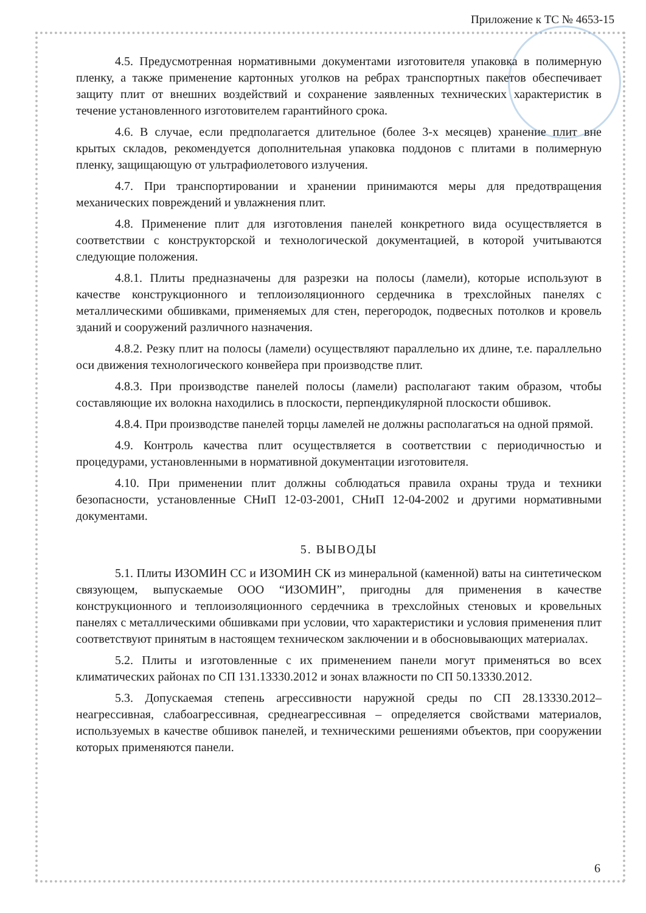Приложение к ТС № 4653-15
4.5. Предусмотренная нормативными документами изготовителя упаковка в полимерную пленку, а также применение картонных уголков на ребрах транспортных пакетов обеспечивает защиту плит от внешних воздействий и сохранение заявленных технических характеристик в течение установленного изготовителем гарантийного срока.
4.6. В случае, если предполагается длительное (более 3-х месяцев) хранение плит вне крытых складов, рекомендуется дополнительная упаковка поддонов с плитами в полимерную пленку, защищающую от ультрафиолетового излучения.
4.7. При транспортировании и хранении принимаются меры для предотвращения механических повреждений и увлажнения плит.
4.8. Применение плит для изготовления панелей конкретного вида осуществляется в соответствии с конструкторской и технологической документацией, в которой учитываются следующие положения.
4.8.1. Плиты предназначены для разрезки на полосы (ламели), которые используют в качестве конструкционного и теплоизоляционного сердечника в трехслойных панелях с металлическими обшивками, применяемых для стен, перегородок, подвесных потолков и кровель зданий и сооружений различного назначения.
4.8.2. Резку плит на полосы (ламели) осуществляют параллельно их длине, т.е. параллельно оси движения технологического конвейера при производстве плит.
4.8.3. При производстве панелей полосы (ламели) располагают таким образом, чтобы составляющие их волокна находились в плоскости, перпендикулярной плоскости обшивок.
4.8.4. При производстве панелей торцы ламелей не должны располагаться на одной прямой.
4.9. Контроль качества плит осуществляется в соответствии с периодичностью и процедурами, установленными в нормативной документации изготовителя.
4.10. При применении плит должны соблюдаться правила охраны труда и техники безопасности, установленные СНиП 12-03-2001, СНиП 12-04-2002 и другими нормативными документами.
5. ВЫВОДЫ
5.1. Плиты ИЗОМИН СС и ИЗОМИН СК из минеральной (каменной) ваты на синтетическом связующем, выпускаемые ООО “ИЗОМИН”, пригодны для применения в качестве конструкционного и теплоизоляционного сердечника в трехслойных стеновых и кровельных панелях с металлическими обшивками при условии, что характеристики и условия применения плит соответствуют принятым в настоящем техническом заключении и в обосновывающих материалах.
5.2. Плиты и изготовленные с их применением панели могут применяться во всех климатических районах по СП 131.13330.2012 и зонах влажности по СП 50.13330.2012.
5.3. Допускаемая степень агрессивности наружной среды по СП 28.13330.2012– неагрессивная, слабоагрессивная, среднеагрессивная – определяется свойствами материалов, используемых в качестве обшивок панелей, и техническими решениями объектов, при сооружении которых применяются панели.
6